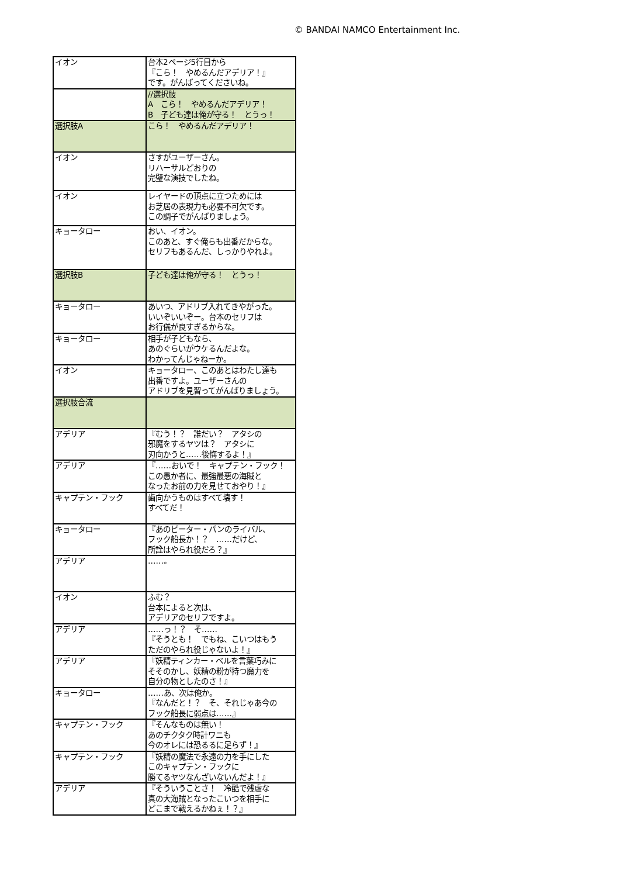© BANDAI NAMCO Entertainment Inc.
| イオン | 台本2ページ5行目から 『こら！ やめるんだアデリア！』 です。がんばってくださいね。 |
| | //選択肢 A こら！ やめるんだアデリア！ B 子ども達は俺が守る！ とうっ！ |
| 選択肢A | こら！ やめるんだアデリア！ |
| イオン | さすがユーザーさん。 リハーサルどおりの 完璧な演技でしたね。 |
| イオン | レイヤードの頂点に立つためには お芝居の表現力も必要不可欠です。 この調子でがんばりましょう。 |
| キョータロー | おい、イオン。 このあと、すぐ俺らも出番だからな。 セリフもあるんだ、しっかりやれよ。 |
| 選択肢B | 子ども達は俺が守る！ とうっ！ |
| キョータロー | あいつ、アドリブ入れてきやがった。 いいぞいいぞー。台本のセリフは お行儀が良すぎるからな。 |
| キョータロー | 相手が子どもなら、 あのぐらいがウケるんだよな。 わかってんじゃねーか。 |
| イオン | キョータロー、このあとはわたし達も 出番ですよ。ユーザーさんの アドリブを見習ってがんばりましょう。 |
| 選択肢合流 | |
| アデリア | 『むう！？ 誰だい？ アタシの 邪魔をするヤツは？ アタシに 刃向かうと……後悔するよ！』 |
| アデリア | 『……おいで！ キャプテン・フック！ この愚か者に、最強最悪の海賊と なったお前の力を見せておやり！』 |
| キャプテン・フック | 歯向かうものはすべて壊す！ すべてだ！ |
| キョータロー | 『あのピーター・パンのライバル、 フック船長か！？ ……だけど、 所詮はやられ役だろ？』 |
| アデリア | ……。 |
| イオン | ふむ？ 台本によると次は、 アデリアのセリフですよ。 |
| アデリア | ……っ！？ そ…… 『そうとも！ でもね、こいつはもう ただのやられ役じゃないよ！』 |
| アデリア | 『妖精ティンカー・ベルを言葉巧みに そそのかし、妖精の粉が持つ魔力を 自分の物としたのさ！』 |
| キョータロー | ……あ、次は俺か。 『なんだと！？ そ、それじゃあ今の フック船長に弱点は……』 |
| キャプテン・フック | 『そんなものは無い！ あのチクタク時計ワニも 今のオレには恐るるに足らず！』 |
| キャプテン・フック | 『妖精の魔法で永遠の力を手にした このキャプテン・フックに 勝てるヤツなんざいないんだよ！』 |
| アデリア | 『そういうことさ！ 冷酷で残虐な 真の大海賊となったこいつを相手に どこまで戦えるかねぇ！？』 |